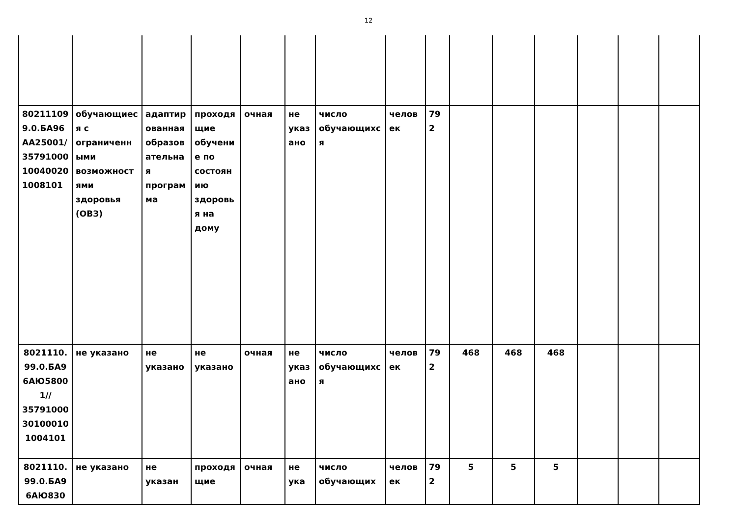12
| 802111099.0.БА96АА25001/35791000100400201008101 | обучающиеся с ограниченными возможностями здоровья (ОВЗ) | адаптированная образовательная программа | проходящие обучение по состоянию здоровья на дому | очная | не указано | число обучающихся | человек | 792 | | | | | | |
| 8021110.99.0.БА96АЮ58001// 35791000301000101004101 | не указано | не указано | не указано | очная | не указано | число обучающихся | человек | 792 | 468 | 468 | 468 | | | |
| 8021110.99.0.БА96АЮ830 | не указано | не указан | проходящие | очная | не ука | число обучающих | человек | 792 | 5 | 5 | 5 | | | |